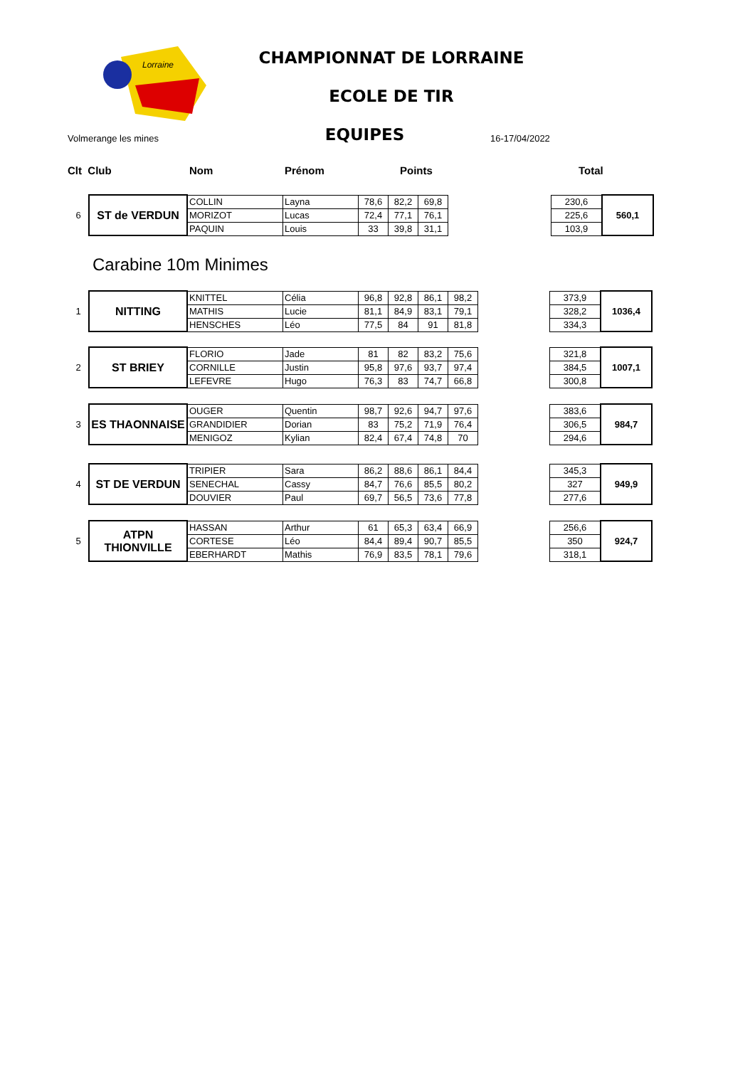Lorraine
CHAMPIONNAT DE LORRAINE
ECOLE DE TIR
Volmerange les mines EQUIPES 16-17/04/2022
Clt Club Nom Prénom Points Total
| 6 | ST de VERDUN | COLLIN | Layna | 78,6 | 82,2 | 69,8 | | 230,6 | 560,1 |
| | | MORIZOT | Lucas | 72,4 | 77,1 | 76,1 | | 225,6 | |
| | | PAQUIN | Louis | 33 | 39,8 | 31,1 | | 103,9 | |
Carabine 10m Minimes
| 1 | NITTING | KNITTEL | Célia | 96,8 | 92,8 | 86,1 | 98,2 | | 373,9 | 1036,4 |
| | | MATHIS | Lucie | 81,1 | 84,9 | 83,1 | 79,1 | | 328,2 | |
| | | HENSCHES | Léo | 77,5 | 84 | 91 | 81,8 | | 334,3 | |
| 2 | ST BRIEY | FLORIO | Jade | 81 | 82 | 83,2 | 75,6 | | 321,8 | 1007,1 |
| | | CORNILLE | Justin | 95,8 | 97,6 | 93,7 | 97,4 | | 384,5 | |
| | | LEFEVRE | Hugo | 76,3 | 83 | 74,7 | 66,8 | | 300,8 | |
| 3 | ES THAONNAISE | OUGER | Quentin | 98,7 | 92,6 | 94,7 | 97,6 | | 383,6 | 984,7 |
| | | GRANDIDIER | Dorian | 83 | 75,2 | 71,9 | 76,4 | | 306,5 | |
| | | MENIGOZ | Kylian | 82,4 | 67,4 | 74,8 | 70 | | 294,6 | |
| 4 | ST DE VERDUN | TRIPIER | Sara | 86,2 | 88,6 | 86,1 | 84,4 | | 345,3 | 949,9 |
| | | SENECHAL | Cassy | 84,7 | 76,6 | 85,5 | 80,2 | | 327 | |
| | | DOUVIER | Paul | 69,7 | 56,5 | 73,6 | 77,8 | | 277,6 | |
| 5 | ATPN THIONVILLE | HASSAN | Arthur | 61 | 65,3 | 63,4 | 66,9 | | 256,6 | 924,7 |
| | | CORTESE | Léo | 84,4 | 89,4 | 90,7 | 85,5 | | 350 | |
| | | EBERHARDT | Mathis | 76,9 | 83,5 | 78,1 | 79,6 | | 318,1 | |